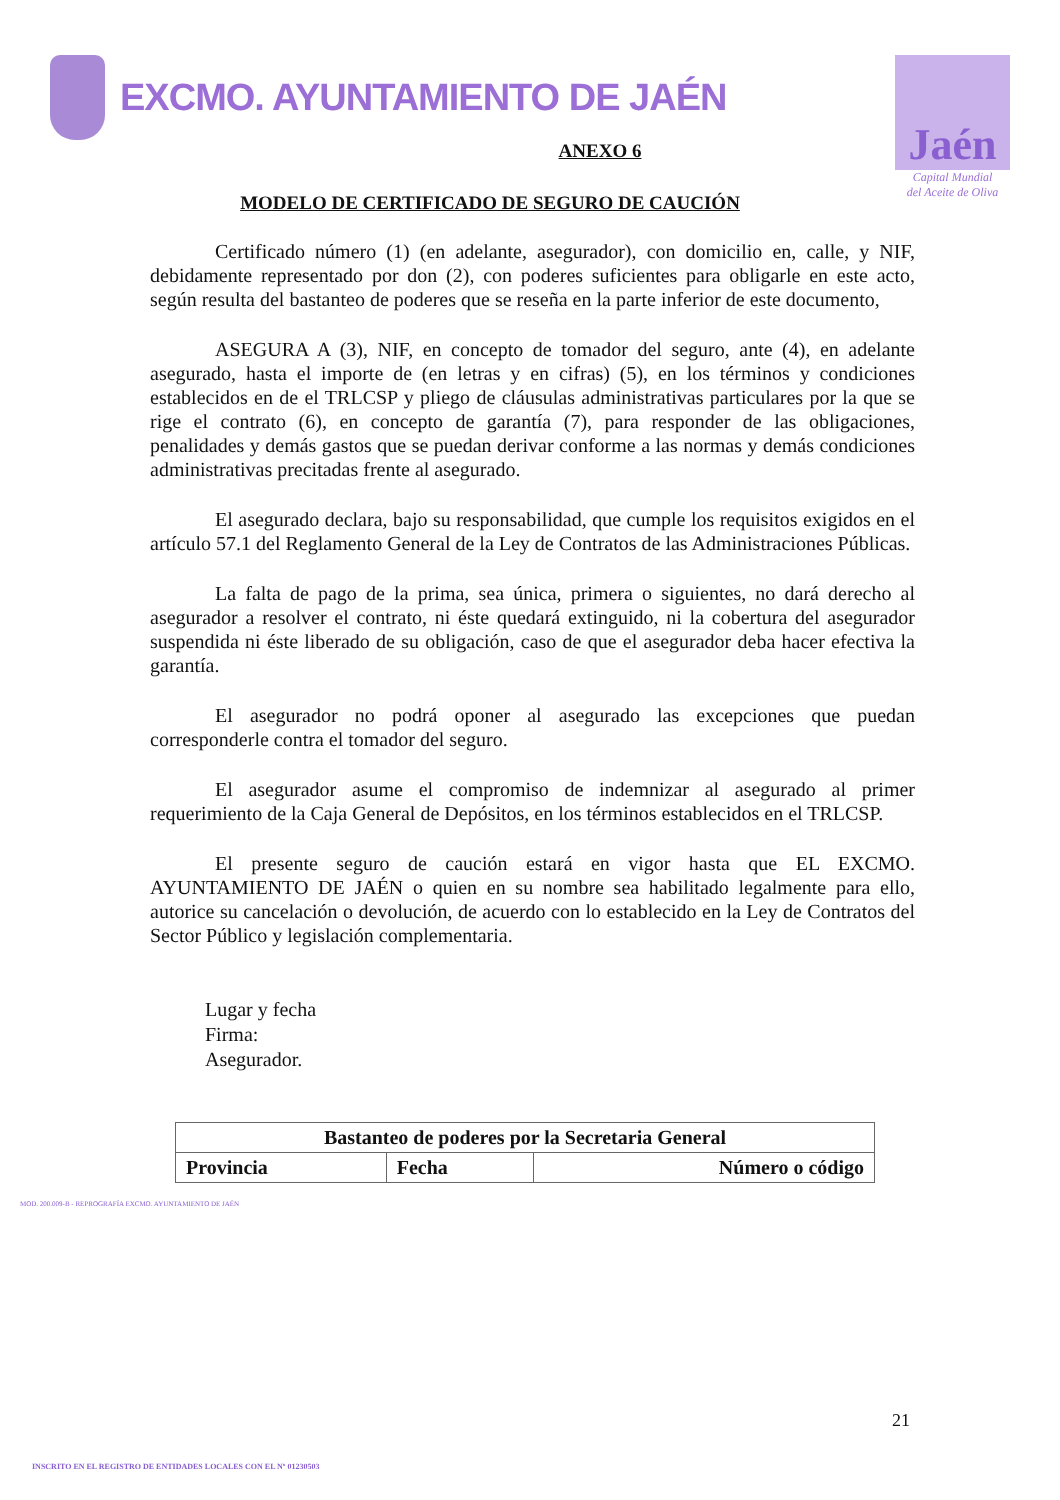EXCMO. AYUNTAMIENTO DE JAÉN
Jaén
Capital Mundial
del Aceite de Oliva
ANEXO 6
MODELO DE CERTIFICADO DE SEGURO DE CAUCIÓN
Certificado número (1) (en adelante, asegurador), con domicilio en, calle, y NIF, debidamente representado por don (2), con poderes suficientes para obligarle en este acto, según resulta del bastanteo de poderes que se reseña en la parte inferior de este documento,
ASEGURA A (3), NIF, en concepto de tomador del seguro, ante (4), en adelante asegurado, hasta el importe de (en letras y en cifras) (5), en los términos y condiciones establecidos en de el TRLCSP y pliego de cláusulas administrativas particulares por la que se rige el contrato (6), en concepto de garantía (7), para responder de las obligaciones, penalidades y demás gastos que se puedan derivar conforme a las normas y demás condiciones administrativas precitadas frente al asegurado.
El asegurado declara, bajo su responsabilidad, que cumple los requisitos exigidos en el artículo 57.1 del Reglamento General de la Ley de Contratos de las Administraciones Públicas.
La falta de pago de la prima, sea única, primera o siguientes, no dará derecho al asegurador a resolver el contrato, ni éste quedará extinguido, ni la cobertura del asegurador suspendida ni éste liberado de su obligación, caso de que el asegurador deba hacer efectiva la garantía.
El asegurador no podrá oponer al asegurado las excepciones que puedan corresponderle contra el tomador del seguro.
El asegurador asume el compromiso de indemnizar al asegurado al primer requerimiento de la Caja General de Depósitos, en los términos establecidos en el TRLCSP.
El presente seguro de caución estará en vigor hasta que EL EXCMO. AYUNTAMIENTO DE JAÉN o quien en su nombre sea habilitado legalmente para ello, autorice su cancelación o devolución, de acuerdo con lo establecido en la Ley de Contratos del Sector Público y legislación complementaria.
Lugar y fecha
Firma:
Asegurador.
| Bastanteo de poderes por la Secretaria General | | |
| --- | --- | --- |
| Provincia | Fecha | Número o código |
MOD. 200.009-B - REPROGRAFÍA EXCMO. AYUNTAMIENTO DE JAÉN
21
INSCRITO EN EL REGISTRO DE ENTIDADES LOCALES CON EL Nº 01230503